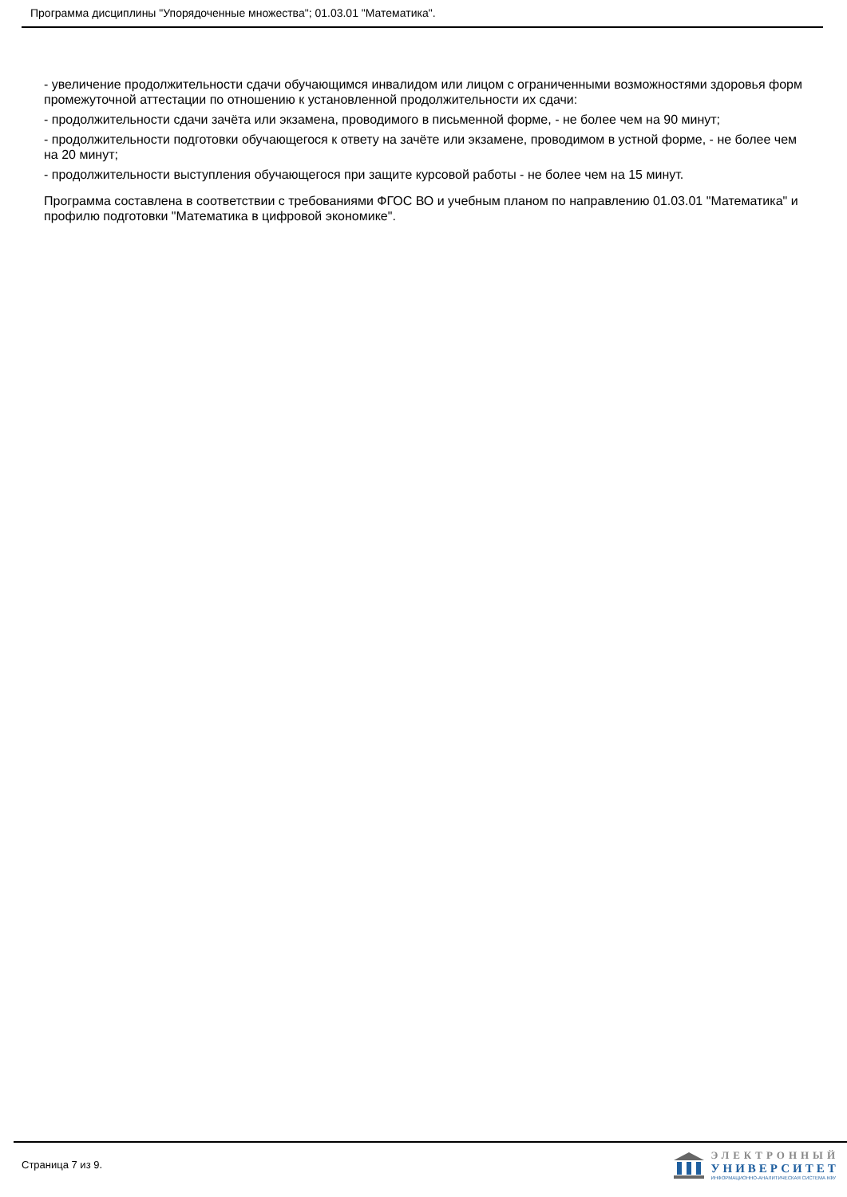Программа дисциплины "Упорядоченные множества"; 01.03.01 "Математика".
- увеличение продолжительности сдачи обучающимся инвалидом или лицом с ограниченными возможностями здоровья форм промежуточной аттестации по отношению к установленной продолжительности их сдачи:
- продолжительности сдачи зачёта или экзамена, проводимого в письменной форме, - не более чем на 90 минут;
- продолжительности подготовки обучающегося к ответу на зачёте или экзамене, проводимом в устной форме, - не более чем на 20 минут;
- продолжительности выступления обучающегося при защите курсовой работы - не более чем на 15 минут.
Программа составлена в соответствии с требованиями ФГОС ВО и учебным планом по направлению 01.03.01 "Математика" и профилю подготовки "Математика в цифровой экономике".
Страница 7 из 9.
ЭЛЕКТРОННЫЙ
УНИВЕРСИТЕТ
ИНФОРМАЦИОННО-АНАЛИТИЧЕСКАЯ СИСТЕМА КФУ